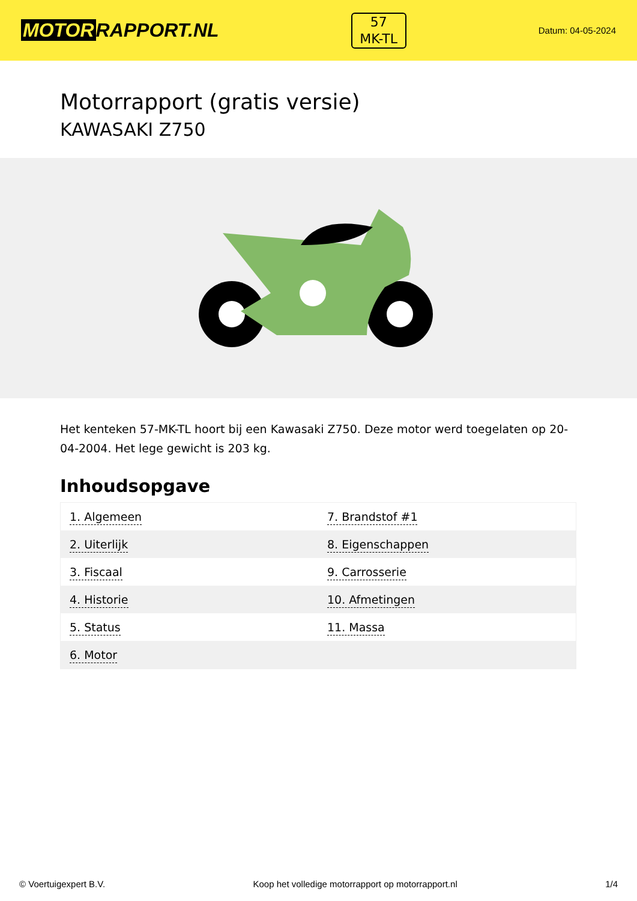MOTOR RAPPORT.NL
57
MK-TL
Datum: 04-05-2024
Motorrapport (gratis versie)
KAWASAKI Z750
Het kenteken 57-MK-TL hoort bij een Kawasaki Z750. Deze motor werd toegelaten op 20-04-2004. Het lege gewicht is 203 kg.
Inhoudsopgave
| 1. Algemeen | 7. Brandstof #1 |
| 2. Uiterlijk | 8. Eigenschappen |
| 3. Fiscaal | 9. Carrosserie |
| 4. Historie | 10. Afmetingen |
| 5. Status | 11. Massa |
| 6. Motor | |
© Voertuigexpert B.V. Koop het volledige motorrapport op motorrapport.nl 1/4